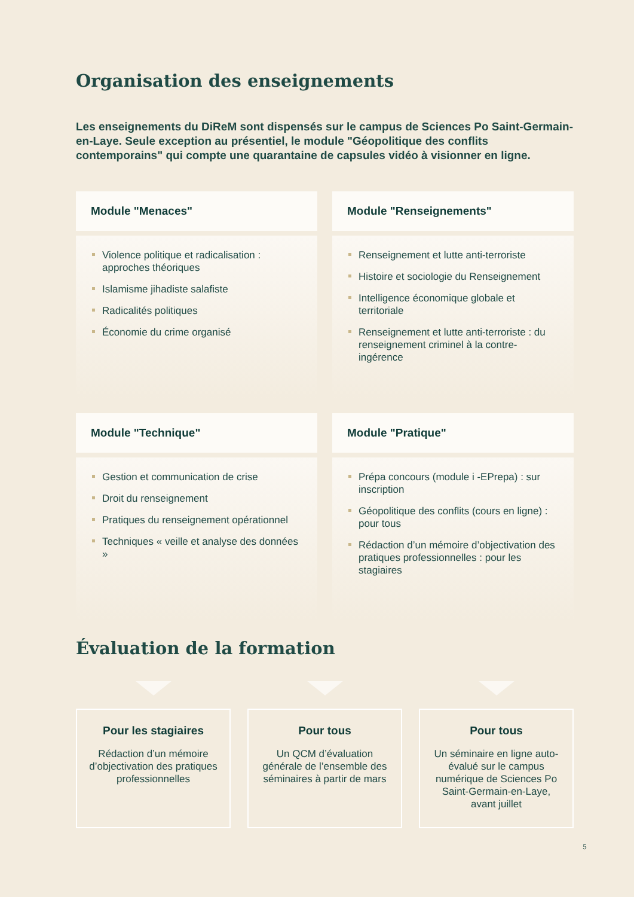Organisation des enseignements
Les enseignements du DiReM sont dispensés sur le campus de Sciences Po Saint-Germain-en-Laye. Seule exception au présentiel, le module "Géopolitique des conflits contemporains" qui compte une quarantaine de capsules vidéo à visionner en ligne.
Module "Menaces"
Violence politique et radicalisation : approches théoriques
Islamisme jihadiste salafiste
Radicalités politiques
Économie du crime organisé
Module "Renseignements"
Renseignement et lutte anti-terroriste
Histoire et sociologie du Renseignement
Intelligence économique globale et territoriale
Renseignement et lutte anti-terroriste : du renseignement criminel à la contre-ingérence
Module "Technique"
Gestion et communication de crise
Droit du renseignement
Pratiques du renseignement opérationnel
Techniques « veille et analyse des données »
Module "Pratique"
Prépa concours (module i -EPrepa) : sur inscription
Géopolitique des conflits (cours en ligne) : pour tous
Rédaction d’un mémoire d’objectivation des pratiques professionnelles : pour les stagiaires
Évaluation de la formation
Pour les stagiaires
Rédaction d’un mémoire d’objectivation des pratiques professionnelles
Pour tous
Un QCM d’évaluation générale de l’ensemble des séminaires à partir de mars
Pour tous
Un séminaire en ligne auto-évalué sur le campus numérique de Sciences Po Saint-Germain-en-Laye, avant juillet
5